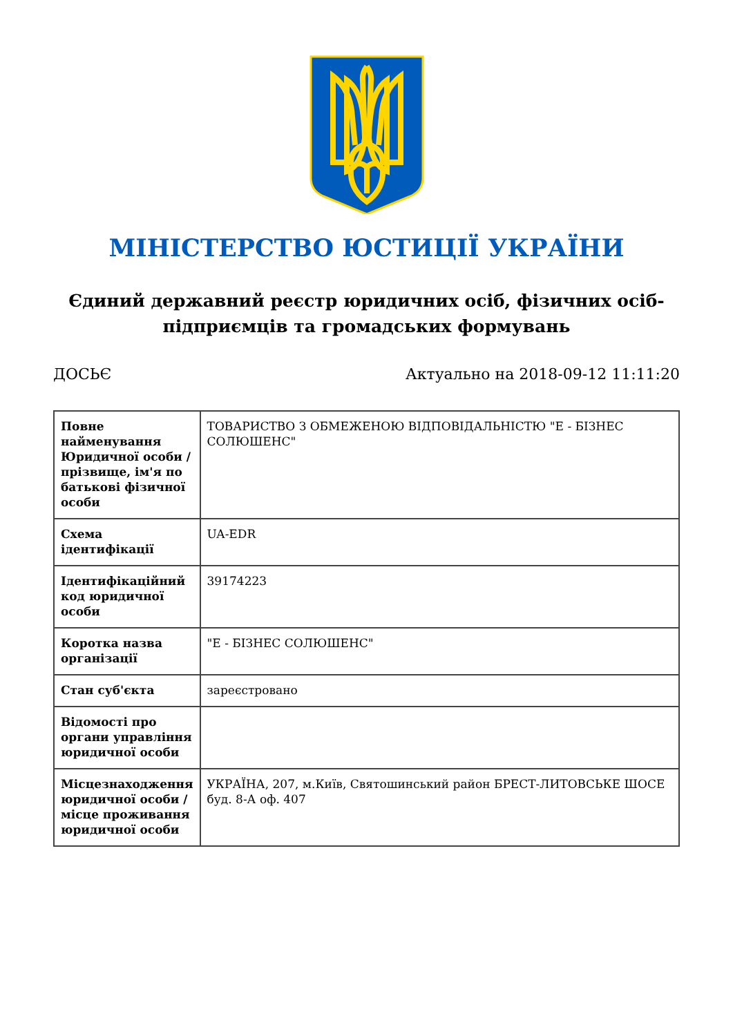МІНІСТЕРСТВО ЮСТИЦІЇ УКРАЇНИ
Єдиний державний реєстр юридичних осіб, фізичних осіб-підприємців та громадських формувань
ДОСЬЄ Актуально на 2018-09-12 11:11:20
| Повне найменування Юридичної особи / прізвище, ім'я по батькові фізичної особи | ТОВАРИСТВО З ОБМЕЖЕНОЮ ВІДПОВІДАЛЬНІСТЮ "Е - БІЗНЕС СОЛЮШЕНС" |
| Схема ідентифікації | UA-EDR |
| Ідентифікаційний код юридичної особи | 39174223 |
| Коротка назва організації | "Е - БІЗНЕС СОЛЮШЕНС" |
| Стан суб'єкта | зареєстровано |
| Відомості про органи управління юридичної особи | |
| Місцезнаходження юридичної особи / місце проживання юридичної особи | УКРАЇНА, 207, м.Київ, Святошинський район БРЕСТ-ЛИТОВСЬКЕ ШОСЕ буд. 8-А оф. 407 |